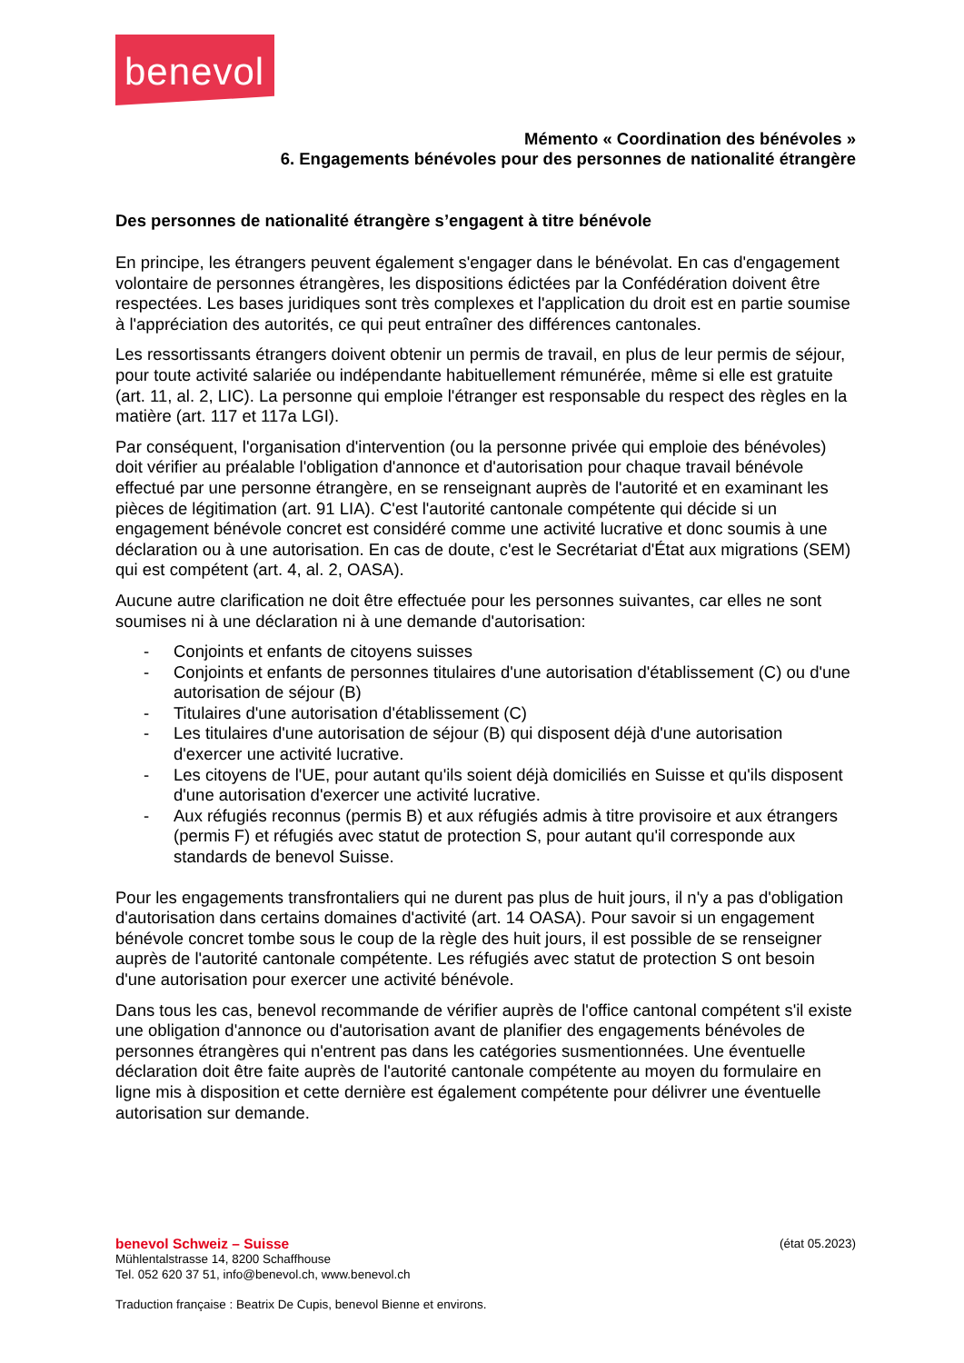benevol
Mémento « Coordination des bénévoles »
6. Engagements bénévoles pour des personnes de nationalité étrangère
Des personnes de nationalité étrangère s’engagent à titre bénévole
En principe, les étrangers peuvent également s'engager dans le bénévolat. En cas d'engagement volontaire de personnes étrangères, les dispositions édictées par la Confédération doivent être respectées. Les bases juridiques sont très complexes et l'application du droit est en partie soumise à l'appréciation des autorités, ce qui peut entraîner des différences cantonales.
Les ressortissants étrangers doivent obtenir un permis de travail, en plus de leur permis de séjour, pour toute activité salariée ou indépendante habituellement rémunérée, même si elle est gratuite (art. 11, al. 2, LIC). La personne qui emploie l'étranger est responsable du respect des règles en la matière (art. 117 et 117a LGI).
Par conséquent, l'organisation d'intervention (ou la personne privée qui emploie des bénévoles) doit vérifier au préalable l'obligation d'annonce et d'autorisation pour chaque travail bénévole effectué par une personne étrangère, en se renseignant auprès de l'autorité et en examinant les pièces de légitimation (art. 91 LIA). C'est l'autorité cantonale compétente qui décide si un engagement bénévole concret est considéré comme une activité lucrative et donc soumis à une déclaration ou à une autorisation. En cas de doute, c'est le Secrétariat d'État aux migrations (SEM) qui est compétent (art. 4, al. 2, OASA).
Aucune autre clarification ne doit être effectuée pour les personnes suivantes, car elles ne sont soumises ni à une déclaration ni à une demande d'autorisation:
- Conjoints et enfants de citoyens suisses
- Conjoints et enfants de personnes titulaires d'une autorisation d'établissement (C) ou d'une autorisation de séjour (B)
- Titulaires d'une autorisation d'établissement (C)
- Les titulaires d'une autorisation de séjour (B) qui disposent déjà d'une autorisation d'exercer une activité lucrative.
- Les citoyens de l'UE, pour autant qu'ils soient déjà domiciliés en Suisse et qu'ils disposent d'une autorisation d'exercer une activité lucrative.
- Aux réfugiés reconnus (permis B) et aux réfugiés admis à titre provisoire et aux étrangers (permis F) et réfugiés avec statut de protection S, pour autant qu'il corresponde aux standards de benevol Suisse.
Pour les engagements transfrontaliers qui ne durent pas plus de huit jours, il n'y a pas d'obligation d'autorisation dans certains domaines d'activité (art. 14 OASA). Pour savoir si un engagement bénévole concret tombe sous le coup de la règle des huit jours, il est possible de se renseigner auprès de l'autorité cantonale compétente. Les réfugiés avec statut de protection S ont besoin d'une autorisation pour exercer une activité bénévole.
Dans tous les cas, benevol recommande de vérifier auprès de l'office cantonal compétent s'il existe une obligation d'annonce ou d'autorisation avant de planifier des engagements bénévoles de personnes étrangères qui n'entrent pas dans les catégories susmentionnées. Une éventuelle déclaration doit être faite auprès de l'autorité cantonale compétente au moyen du formulaire en ligne mis à disposition et cette dernière est également compétente pour délivrer une éventuelle autorisation sur demande.
benevol Schweiz – Suisse (état 05.2023)
Mühlentalstrasse 14, 8200 Schaffhouse
Tel. 052 620 37 51, info@benevol.ch, www.benevol.ch
Traduction française : Beatrix De Cupis, benevol Bienne et environs.